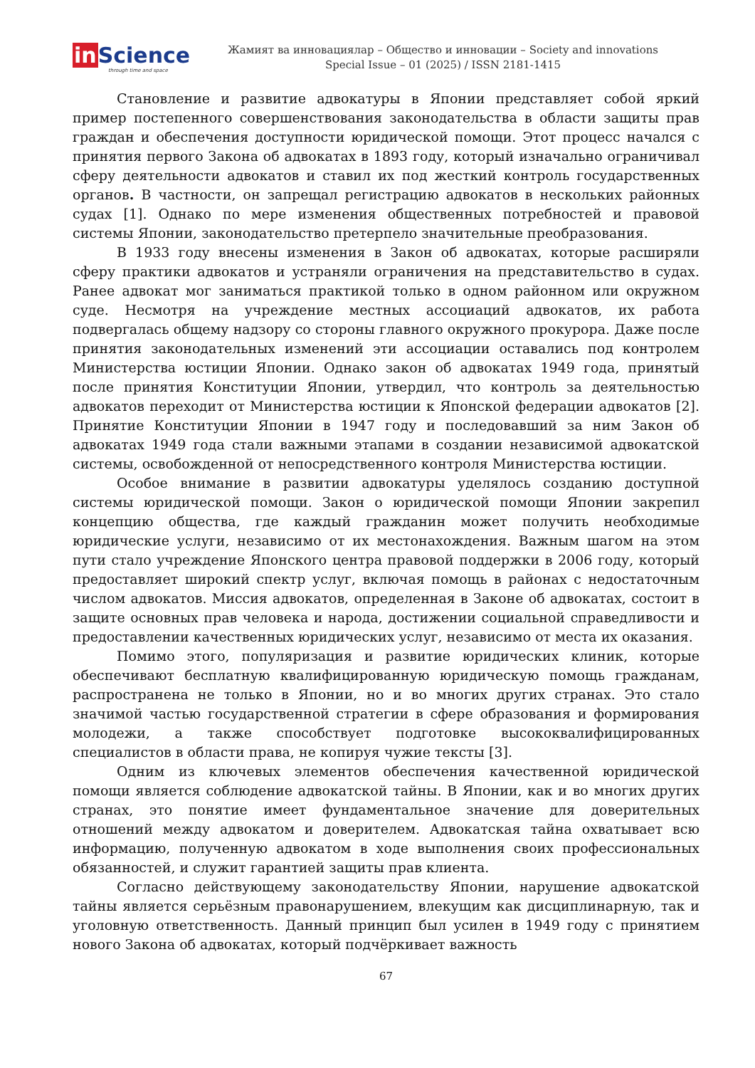in Science
through time and space
Жамият ва инновациялар – Общество и инновации – Society and innovations
Special Issue – 01 (2025) / ISSN 2181-1415
Становление и развитие адвокатуры в Японии представляет собой яркий пример постепенного совершенствования законодательства в области защиты прав граждан и обеспечения доступности юридической помощи. Этот процесс начался с принятия первого Закона об адвокатах в 1893 году, который изначально ограничивал сферу деятельности адвокатов и ставил их под жесткий контроль государственных органов. В частности, он запрещал регистрацию адвокатов в нескольких районных судах [1]. Однако по мере изменения общественных потребностей и правовой системы Японии, законодательство претерпело значительные преобразования.
В 1933 году внесены изменения в Закон об адвокатах, которые расширяли сферу практики адвокатов и устраняли ограничения на представительство в судах. Ранее адвокат мог заниматься практикой только в одном районном или окружном суде. Несмотря на учреждение местных ассоциаций адвокатов, их работа подвергалась общему надзору со стороны главного окружного прокурора. Даже после принятия законодательных изменений эти ассоциации оставались под контролем Министерства юстиции Японии. Однако закон об адвокатах 1949 года, принятый после принятия Конституции Японии, утвердил, что контроль за деятельностью адвокатов переходит от Министерства юстиции к Японской федерации адвокатов [2]. Принятие Конституции Японии в 1947 году и последовавший за ним Закон об адвокатах 1949 года стали важными этапами в создании независимой адвокатской системы, освобожденной от непосредственного контроля Министерства юстиции.
Особое внимание в развитии адвокатуры уделялось созданию доступной системы юридической помощи. Закон о юридической помощи Японии закрепил концепцию общества, где каждый гражданин может получить необходимые юридические услуги, независимо от их местонахождения. Важным шагом на этом пути стало учреждение Японского центра правовой поддержки в 2006 году, который предоставляет широкий спектр услуг, включая помощь в районах с недостаточным числом адвокатов. Миссия адвокатов, определенная в Законе об адвокатах, состоит в защите основных прав человека и народа, достижении социальной справедливости и предоставлении качественных юридических услуг, независимо от места их оказания.
Помимо этого, популяризация и развитие юридических клиник, которые обеспечивают бесплатную квалифицированную юридическую помощь гражданам, распространена не только в Японии, но и во многих других странах. Это стало значимой частью государственной стратегии в сфере образования и формирования молодежи, а также способствует подготовке высококвалифицированных специалистов в области права, не копируя чужие тексты [3].
Одним из ключевых элементов обеспечения качественной юридической помощи является соблюдение адвокатской тайны. В Японии, как и во многих других странах, это понятие имеет фундаментальное значение для доверительных отношений между адвокатом и доверителем. Адвокатская тайна охватывает всю информацию, полученную адвокатом в ходе выполнения своих профессиональных обязанностей, и служит гарантией защиты прав клиента.
Согласно действующему законодательству Японии, нарушение адвокатской тайны является серьёзным правонарушением, влекущим как дисциплинарную, так и уголовную ответственность. Данный принцип был усилен в 1949 году с принятием нового Закона об адвокатах, который подчёркивает важность
67